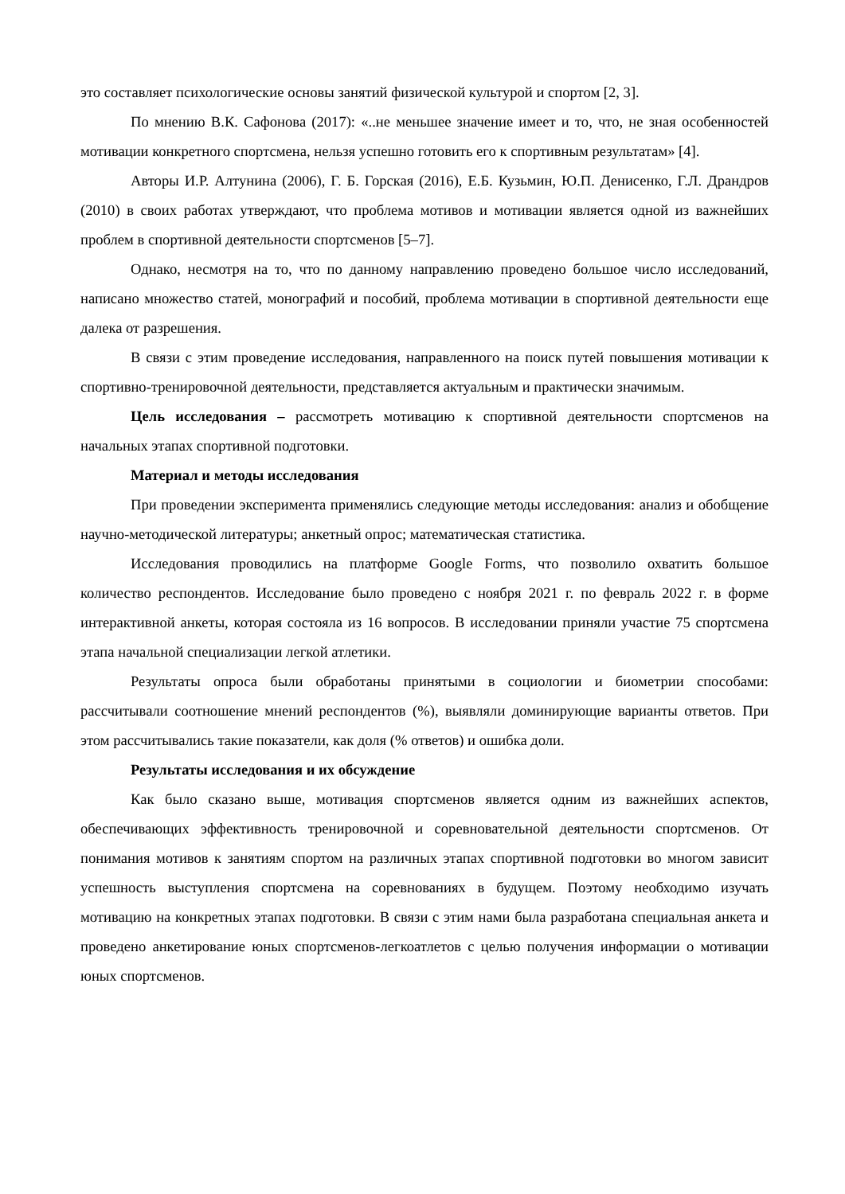это составляет психологические основы занятий физической культурой и спортом [2, 3].
По мнению В.К. Сафонова (2017): «..не меньшее значение имеет и то, что, не зная особенностей мотивации конкретного спортсмена, нельзя успешно готовить его к спортивным результатам» [4].
Авторы И.Р. Алтунина (2006), Г. Б. Горская (2016), Е.Б. Кузьмин, Ю.П. Денисенко, Г.Л. Драндров (2010) в своих работах утверждают, что проблема мотивов и мотивации является одной из важнейших проблем в спортивной деятельности спортсменов [5–7].
Однако, несмотря на то, что по данному направлению проведено большое число исследований, написано множество статей, монографий и пособий, проблема мотивации в спортивной деятельности еще далека от разрешения.
В связи с этим проведение исследования, направленного на поиск путей повышения мотивации к спортивно-тренировочной деятельности, представляется актуальным и практически значимым.
Цель исследования – рассмотреть мотивацию к спортивной деятельности спортсменов на начальных этапах спортивной подготовки.
Материал и методы исследования
При проведении эксперимента применялись следующие методы исследования: анализ и обобщение научно-методической литературы; анкетный опрос; математическая статистика.
Исследования проводились на платформе Google Forms, что позволило охватить большое количество респондентов. Исследование было проведено с ноября 2021 г. по февраль 2022 г. в форме интерактивной анкеты, которая состояла из 16 вопросов. В исследовании приняли участие 75 спортсмена этапа начальной специализации легкой атлетики.
Результаты опроса были обработаны принятыми в социологии и биометрии способами: рассчитывали соотношение мнений респондентов (%), выявляли доминирующие варианты ответов. При этом рассчитывались такие показатели, как доля (% ответов) и ошибка доли.
Результаты исследования и их обсуждение
Как было сказано выше, мотивация спортсменов является одним из важнейших аспектов, обеспечивающих эффективность тренировочной и соревновательной деятельности спортсменов. От понимания мотивов к занятиям спортом на различных этапах спортивной подготовки во многом зависит успешность выступления спортсмена на соревнованиях в будущем. Поэтому необходимо изучать мотивацию на конкретных этапах подготовки. В связи с этим нами была разработана специальная анкета и проведено анкетирование юных спортсменов-легкоатлетов с целью получения информации о мотивации юных спортсменов.